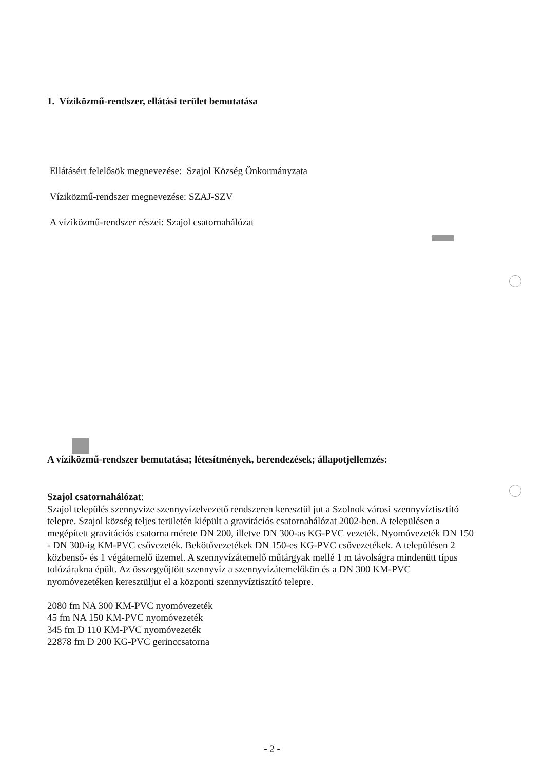1. Víziközmű-rendszer, ellátási terület bemutatása
Ellátásért felelősök megnevezése: Szajol Község Önkormányzata
Víziközmű-rendszer megnevezése: SZAJ-SZV
A víziközmű-rendszer részei: Szajol csatornahálózat
A víziközmű-rendszer bemutatása; létesítmények, berendezések; állapotjellemzés:
Szajol csatornahálózat:
Szajol település szennyvize szennyvízelvezető rendszeren keresztül jut a Szolnok városi szennyvíztisztító telepre. Szajol község teljes területén kiépült a gravitációs csatornahálózat 2002-ben. A településen a megépített gravitációs csatorna mérete DN 200, illetve DN 300-as KG-PVC vezeték. Nyomóvezeték DN 150 - DN 300-ig KM-PVC csővezeték. Bekötővezetékek DN 150-es KG-PVC csővezetékek. A településen 2 közbenső- és 1 végátemelő üzemel. A szennyvízátemelő műtárgyak mellé 1 m távolságra mindenütt típus tolózárakna épült. Az összegyűjtött szennyvíz a szennyvízátemelőkön és a DN 300 KM-PVC nyomóvezetéken keresztüljut el a központi szennyvíztisztító telepre.
2080 fm NA 300 KM-PVC nyomóvezeték
45 fm NA 150 KM-PVC nyomóvezeték
345 fm D 110 KM-PVC nyomóvezeték
22878 fm D 200 KG-PVC gerinccsatorna
- 2 -